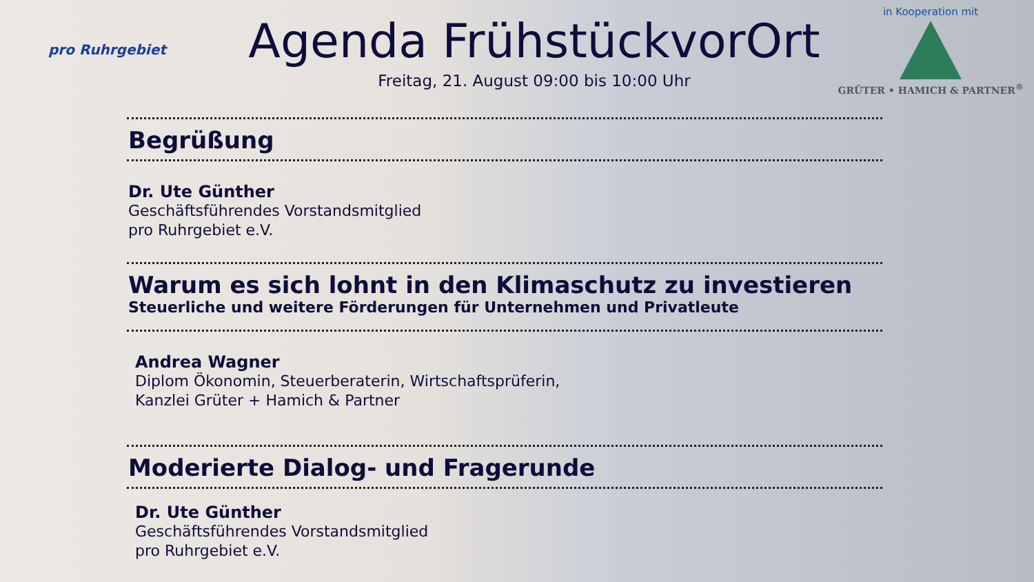pro Ruhrgebiet
Agenda FrühstückvorOrt
Freitag, 21. August 09:00 bis 10:00 Uhr
in Kooperation mit
GRÜTER • HAMICH & PARTNER<sup>®</sup>
Begrüßung
Dr. Ute Günther
Geschäftsführendes Vorstandsmitglied
pro Ruhrgebiet e.V.
Warum es sich lohnt in den Klimaschutz zu investieren
Steuerliche und weitere Förderungen für Unternehmen und Privatleute
Andrea Wagner
Diplom Ökonomin, Steuerberaterin, Wirtschaftsprüferin,
Kanzlei Grüter + Hamich & Partner
Moderierte Dialog- und Fragerunde
Dr. Ute Günther
Geschäftsführendes Vorstandsmitglied
pro Ruhrgebiet e.V.